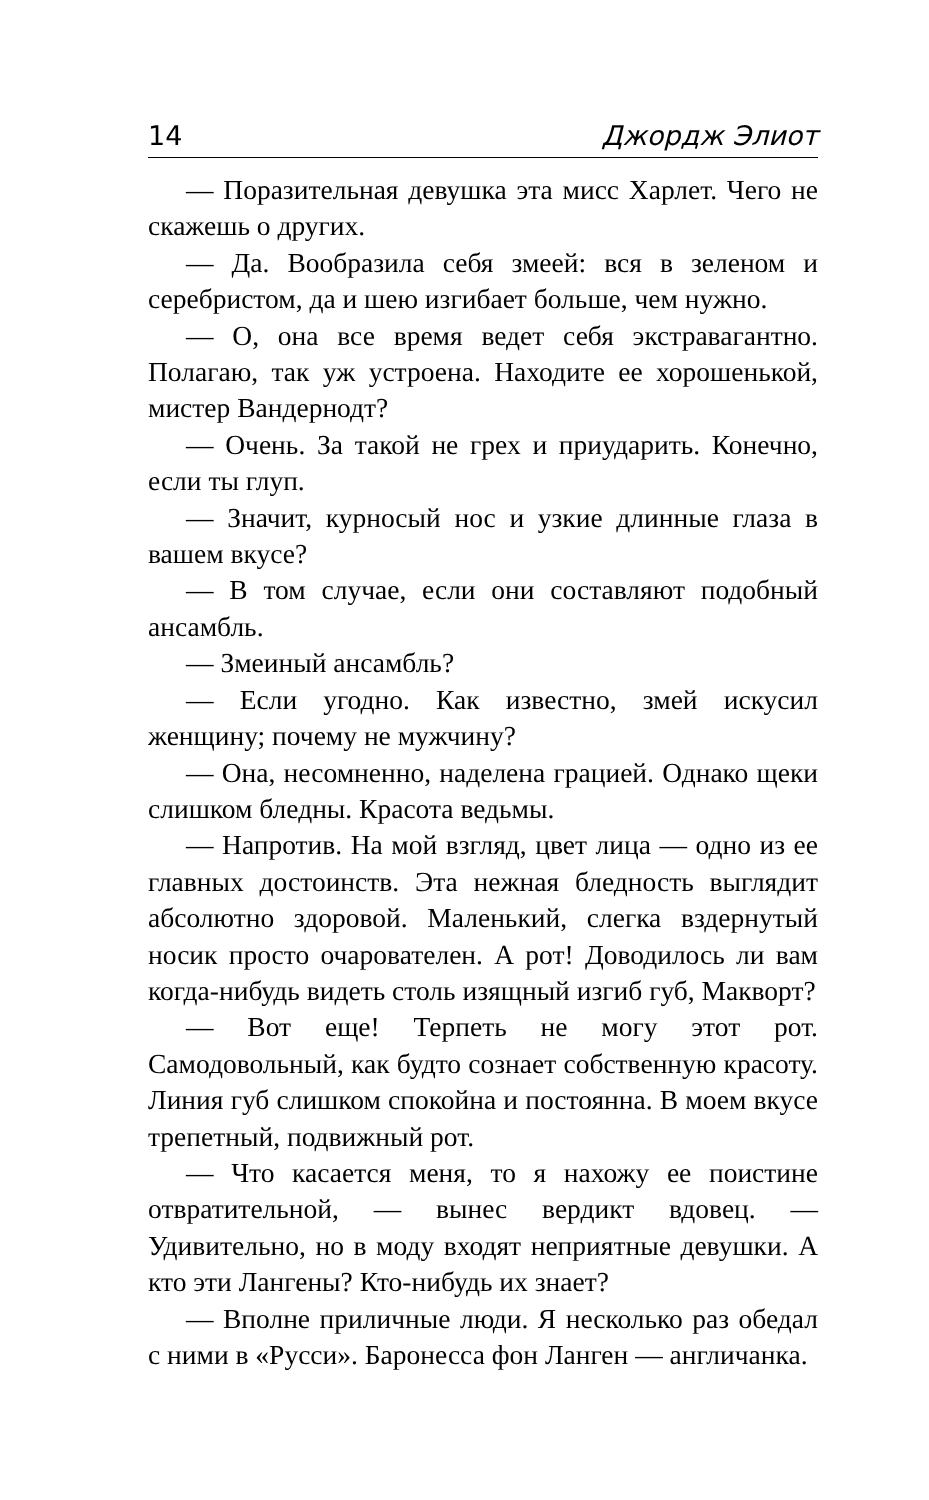14 Джордж Элиот
— Поразительная девушка эта мисс Харлет. Чего не скажешь о других.
— Да. Вообразила себя змеей: вся в зеленом и серебристом, да и шею изгибает больше, чем нужно.
— О, она все время ведет себя экстравагантно. Полагаю, так уж устроена. Находите ее хорошенькой, мистер Вандернодт?
— Очень. За такой не грех и приударить. Конечно, если ты глуп.
— Значит, курносый нос и узкие длинные глаза в вашем вкусе?
— В том случае, если они составляют подобный ансамбль.
— Змеиный ансамбль?
— Если угодно. Как известно, змей искусил женщину; почему не мужчину?
— Она, несомненно, наделена грацией. Однако щеки слишком бледны. Красота ведьмы.
— Напротив. На мой взгляд, цвет лица — одно из ее главных достоинств. Эта нежная бледность выглядит абсолютно здоровой. Маленький, слегка вздернутый носик просто очарователен. А рот! Доводилось ли вам когда-нибудь видеть столь изящный изгиб губ, Макворт?
— Вот еще! Терпеть не могу этот рот. Самодовольный, как будто сознает собственную красоту. Линия губ слишком спокойна и постоянна. В моем вкусе трепетный, подвижный рот.
— Что касается меня, то я нахожу ее поистине отвратительной, — вынес вердикт вдовец. — Удивительно, но в моду входят неприятные девушки. А кто эти Лангены? Кто-нибудь их знает?
— Вполне приличные люди. Я несколько раз обедал с ними в «Русси». Баронесса фон Ланген — англичанка.